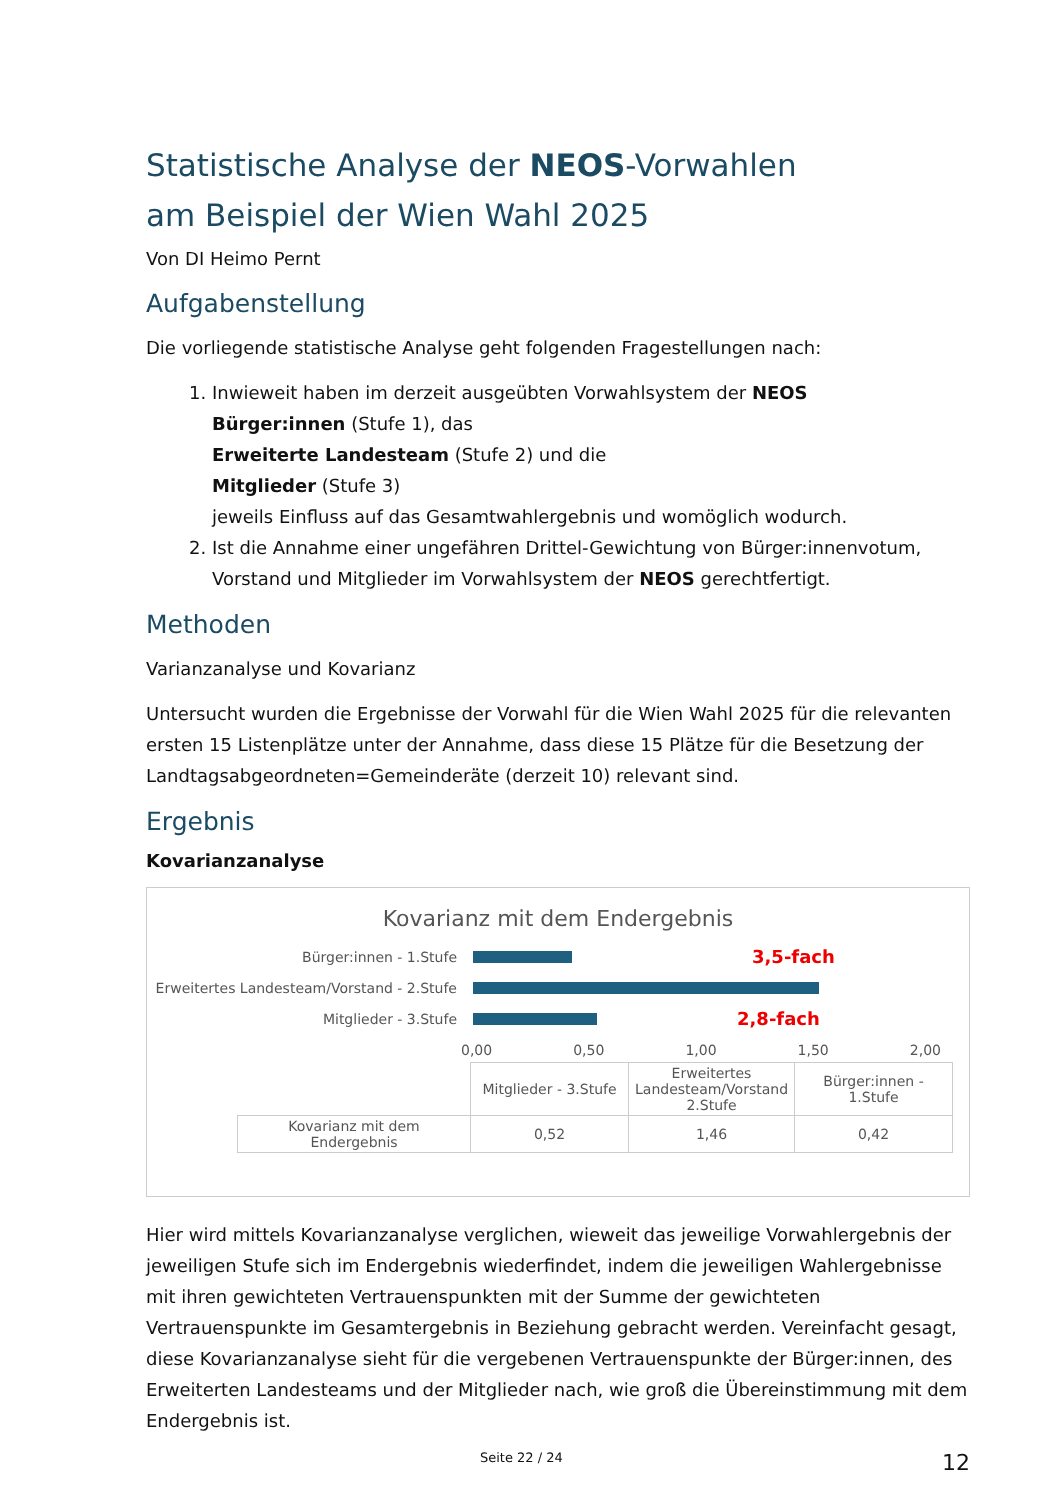Statistische Analyse der NEOS-Vorwahlen
am Beispiel der Wien Wahl 2025
Von DI Heimo Pernt
Aufgabenstellung
Die vorliegende statistische Analyse geht folgenden Fragestellungen nach:
1. Inwieweit haben im derzeit ausgeübten Vorwahlsystem der NEOS
Bürger:innen (Stufe 1), das
Erweiterte Landesteam (Stufe 2) und die
Mitglieder (Stufe 3)
jeweils Einfluss auf das Gesamtwahlergebnis und womöglich wodurch.
2. Ist die Annahme einer ungefähren Drittel-Gewichtung von Bürger:innenvotum, Vorstand und Mitglieder im Vorwahlsystem der NEOS gerechtfertigt.
Methoden
Varianzanalyse und Kovarianz
Untersucht wurden die Ergebnisse der Vorwahl für die Wien Wahl 2025 für die relevanten ersten 15 Listenplätze unter der Annahme, dass diese 15 Plätze für die Besetzung der Landtagsabgeordneten=Gemeinderäte (derzeit 10) relevant sind.
Ergebnis
Kovarianzanalyse
Kovarianz mit dem Endergebnis
Bürger:innen - 1.Stufe
3,5-fach
Erweitertes Landesteam/Vorstand - 2.Stufe
Mitglieder - 3.Stufe
2,8-fach
0,00 0,50 1,00 1,50 2,00
| | Mitglieder - 3.Stufe | Erweitertes Landesteam/Vorstand 2.Stufe | Bürger:innen - 1.Stufe |
| --- | --- | --- | --- |
| Kovarianz mit dem Endergebnis | 0,52 | 1,46 | 0,42 |
Hier wird mittels Kovarianzanalyse verglichen, wieweit das jeweilige Vorwahlergebnis der jeweiligen Stufe sich im Endergebnis wiederfindet, indem die jeweiligen Wahlergebnisse mit ihren gewichteten Vertrauenspunkten mit der Summe der gewichteten Vertrauenspunkte im Gesamtergebnis in Beziehung gebracht werden. Vereinfacht gesagt, diese Kovarianzanalyse sieht für die vergebenen Vertrauenspunkte der Bürger:innen, des Erweiterten Landesteams und der Mitglieder nach, wie groß die Übereinstimmung mit dem Endergebnis ist.
Seite 22 / 24 12